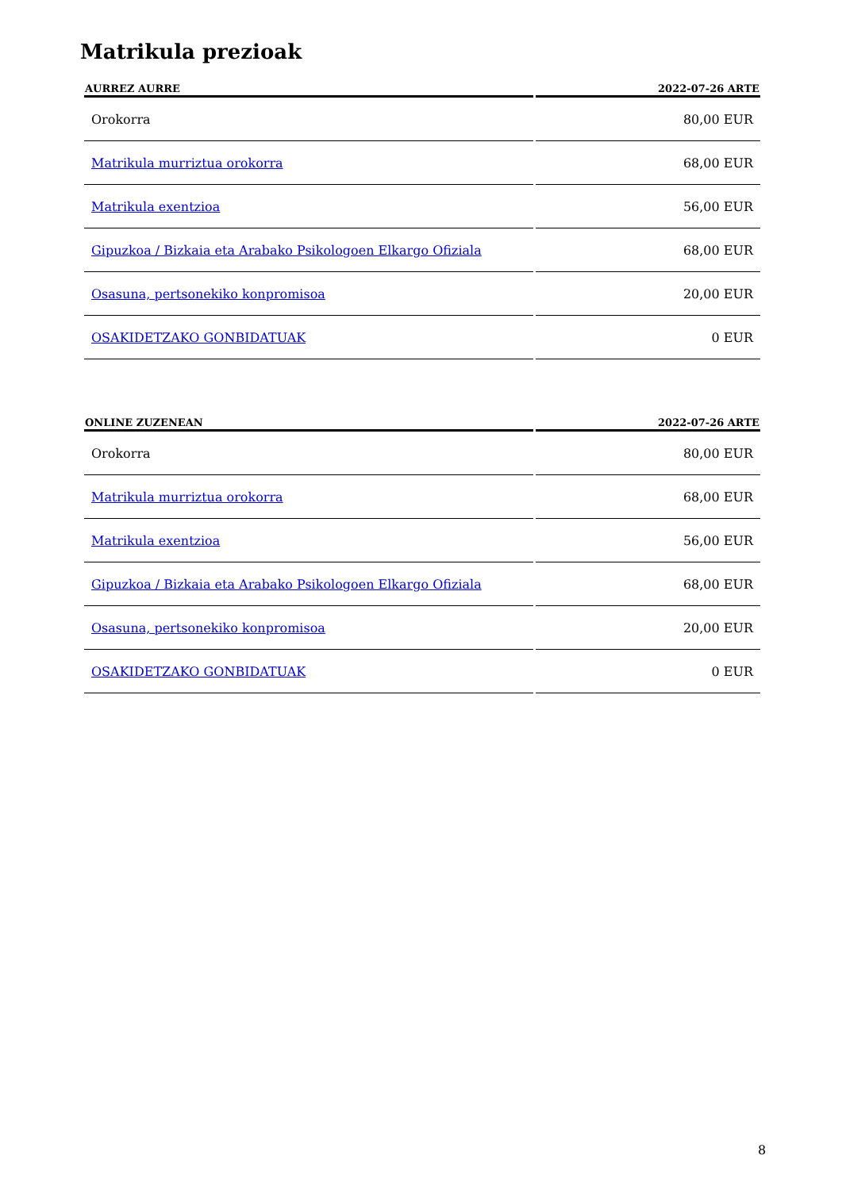Matrikula prezioak
| AURREZ AURRE | 2022-07-26 ARTE |
| --- | --- |
| Orokorra | 80,00 EUR |
| Matrikula murriztua orokorra | 68,00 EUR |
| Matrikula exentzioa | 56,00 EUR |
| Gipuzkoa / Bizkaia eta Arabako Psikologoen Elkargo Ofiziala | 68,00 EUR |
| Osasuna, pertsonekiko konpromisoa | 20,00 EUR |
| OSAKIDETZAKO GONBIDATUAK | 0 EUR |
| ONLINE ZUZENEAN | 2022-07-26 ARTE |
| --- | --- |
| Orokorra | 80,00 EUR |
| Matrikula murriztua orokorra | 68,00 EUR |
| Matrikula exentzioa | 56,00 EUR |
| Gipuzkoa / Bizkaia eta Arabako Psikologoen Elkargo Ofiziala | 68,00 EUR |
| Osasuna, pertsonekiko konpromisoa | 20,00 EUR |
| OSAKIDETZAKO GONBIDATUAK | 0 EUR |
8